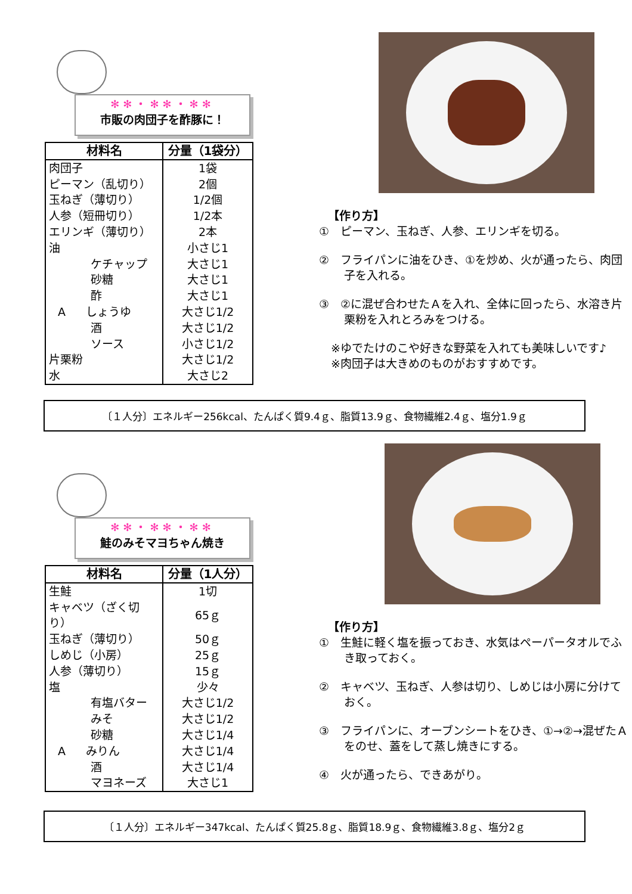✻✻・✻✻・✻✻
市販の肉団子を酢豚に！
| 材料名 | 分量（1袋分） |
| --- | --- |
| 肉団子 | 1袋 |
| ピーマン（乱切り） | 2個 |
| 玉ねぎ（薄切り） | 1/2個 |
| 人参（短冊切り） | 1/2本 |
| エリンギ（薄切り） | 2本 |
| 油 | 小さじ1 |
| ケチャップ | 大さじ1 |
| 砂糖 | 大さじ1 |
| 酢 | 大さじ1 |
| A しょうゆ | 大さじ1/2 |
| 酒 | 大さじ1/2 |
| ソース | 小さじ1/2 |
| 片栗粉 | 大さじ1/2 |
| 水 | 大さじ2 |
【作り方】
①　ピーマン、玉ねぎ、人参、エリンギを切る。
②　フライパンに油をひき、①を炒め、火が通ったら、肉団子を入れる。
③　②に混ぜ合わせたＡを入れ、全体に回ったら、水溶き片栗粉を入れとろみをつける。
※ゆでたけのこや好きな野菜を入れても美味しいです♪
※肉団子は大きめのものがおすすめです。
〔１人分〕エネルギー256kcal、たんぱく質9.4ｇ、脂質13.9ｇ、食物繊維2.4ｇ、塩分1.9ｇ
✻✻・✻✻・✻✻
鮭のみそマヨちゃん焼き
| 材料名 | 分量（1人分） |
| --- | --- |
| 生鮭 | 1切 |
| キャベツ（ざく切り） | 65ｇ |
| 玉ねぎ（薄切り） | 50ｇ |
| しめじ（小房） | 25ｇ |
| 人参（薄切り） | 15ｇ |
| 塩 | 少々 |
| 有塩バター | 大さじ1/2 |
| みそ | 大さじ1/2 |
| 砂糖 | 大さじ1/4 |
| A みりん | 大さじ1/4 |
| 酒 | 大さじ1/4 |
| マヨネーズ | 大さじ1 |
【作り方】
①　生鮭に軽く塩を振っておき、水気はペーパータオルでふき取っておく。
②　キャベツ、玉ねぎ、人参は切り、しめじは小房に分けておく。
③　フライパンに、オーブンシートをひき、①→②→混ぜたＡをのせ、蓋をして蒸し焼きにする。
④　火が通ったら、できあがり。
〔１人分〕エネルギー347kcal、たんぱく質25.8ｇ、脂質18.9ｇ、食物繊維3.8ｇ、塩分2ｇ